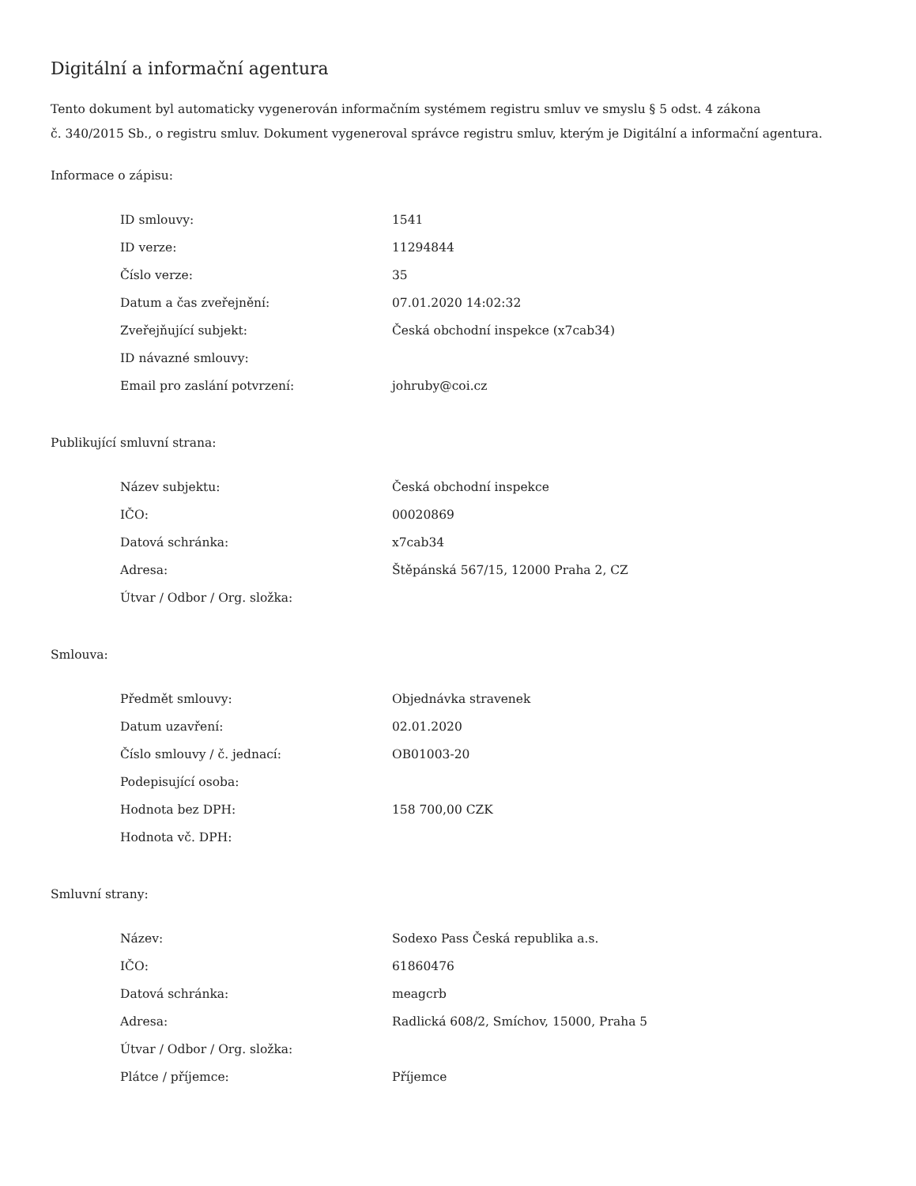Digitální a informační agentura
Tento dokument byl automaticky vygenerován informačním systémem registru smluv ve smyslu § 5 odst. 4 zákona
č. 340/2015 Sb., o registru smluv. Dokument vygeneroval správce registru smluv, kterým je Digitální a informační agentura.
Informace o zápisu:
| ID smlouvy: | 1541 |
| ID verze: | 11294844 |
| Číslo verze: | 35 |
| Datum a čas zveřejnění: | 07.01.2020 14:02:32 |
| Zveřejňující subjekt: | Česká obchodní inspekce (x7cab34) |
| ID návazné smlouvy: | |
| Email pro zaslání potvrzení: | johruby@coi.cz |
Publikující smluvní strana:
| Název subjektu: | Česká obchodní inspekce |
| IČO: | 00020869 |
| Datová schránka: | x7cab34 |
| Adresa: | Štěpánská 567/15, 12000 Praha 2, CZ |
| Útvar / Odbor / Org. složka: | |
Smlouva:
| Předmět smlouvy: | Objednávka stravenek |
| Datum uzavření: | 02.01.2020 |
| Číslo smlouvy / č. jednací: | OB01003-20 |
| Podepisující osoba: | |
| Hodnota bez DPH: | 158 700,00 CZK |
| Hodnota vč. DPH: | |
Smluvní strany:
| Název: | Sodexo Pass Česká republika a.s. |
| IČO: | 61860476 |
| Datová schránka: | meagcrb |
| Adresa: | Radlická 608/2, Smíchov, 15000, Praha 5 |
| Útvar / Odbor / Org. složka: | |
| Plátce / příjemce: | Příjemce |